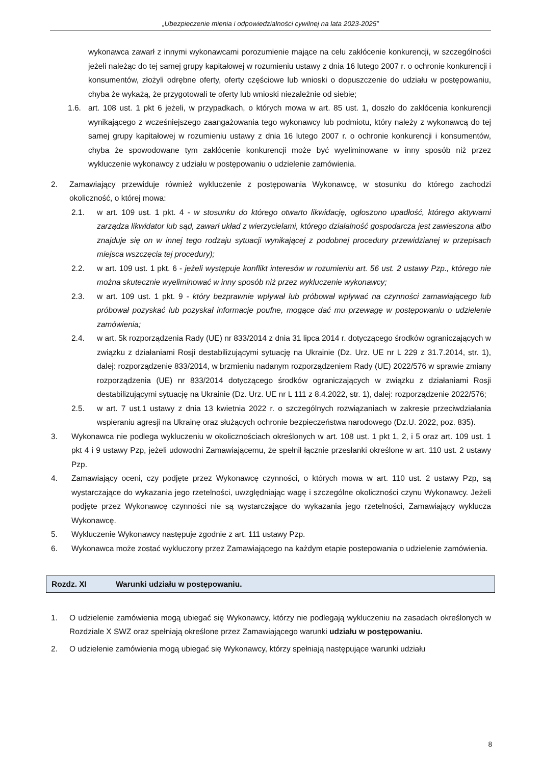„Ubezpieczenie mienia i odpowiedzialności cywilnej na lata 2023-2025”
wykonawca zawarł z innymi wykonawcami porozumienie mające na celu zakłócenie konkurencji, w szczególności jeżeli należąc do tej samej grupy kapitałowej w rozumieniu ustawy z dnia 16 lutego 2007 r. o ochronie konkurencji i konsumentów, złożyli odrębne oferty, oferty częściowe lub wnioski o dopuszczenie do udziału w postępowaniu, chyba że wykażą, że przygotowali te oferty lub wnioski niezależnie od siebie;
1.6. art. 108 ust. 1 pkt 6 jeżeli, w przypadkach, o których mowa w art. 85 ust. 1, doszło do zakłócenia konkurencji wynikającego z wcześniejszego zaangażowania tego wykonawcy lub podmiotu, który należy z wykonawcą do tej samej grupy kapitałowej w rozumieniu ustawy z dnia 16 lutego 2007 r. o ochronie konkurencji i konsumentów, chyba że spowodowane tym zakłócenie konkurencji może być wyeliminowane w inny sposób niż przez wykluczenie wykonawcy z udziału w postępowaniu o udzielenie zamówienia.
2. Zamawiający przewiduje również wykluczenie z postępowania Wykonawcę, w stosunku do którego zachodzi okoliczność, o której mowa:
2.1. w art. 109 ust. 1 pkt. 4 - w stosunku do którego otwarto likwidację, ogłoszono upadłość, którego aktywami zarządza likwidator lub sąd, zawarł układ z wierzycielami, którego działalność gospodarcza jest zawieszona albo znajduje się on w innej tego rodzaju sytuacji wynikającej z podobnej procedury przewidzianej w przepisach miejsca wszczęcia tej procedury);
2.2. w art. 109 ust. 1 pkt. 6 - jeżeli występuje konflikt interesów w rozumieniu art. 56 ust. 2 ustawy Pzp., którego nie można skutecznie wyeliminować w inny sposób niż przez wykluczenie wykonawcy;
2.3. w art. 109 ust. 1 pkt. 9 - który bezprawnie wpływał lub próbował wpływać na czynności zamawiającego lub próbował pozyskać lub pozyskał informacje poufne, mogące dać mu przewagę w postępowaniu o udzielenie zamówienia;
2.4. w art. 5k rozporządzenia Rady (UE) nr 833/2014 z dnia 31 lipca 2014 r. dotyczącego środków ograniczających w związku z działaniami Rosji destabilizującymi sytuację na Ukrainie (Dz. Urz. UE nr L 229 z 31.7.2014, str. 1), dalej: rozporządzenie 833/2014, w brzmieniu nadanym rozporządzeniem Rady (UE) 2022/576 w sprawie zmiany rozporządzenia (UE) nr 833/2014 dotyczącego środków ograniczających w związku z działaniami Rosji destabilizującymi sytuację na Ukrainie (Dz. Urz. UE nr L 111 z 8.4.2022, str. 1), dalej: rozporządzenie 2022/576;
2.5. w art. 7 ust.1 ustawy z dnia 13 kwietnia 2022 r. o szczególnych rozwiązaniach w zakresie przeciwdziałania wspieraniu agresji na Ukrainę oraz służących ochronie bezpieczeństwa narodowego (Dz.U. 2022, poz. 835).
3. Wykonawca nie podlega wykluczeniu w okolicznościach określonych w art. 108 ust. 1 pkt 1, 2, i 5 oraz art. 109 ust. 1 pkt 4 i 9 ustawy Pzp, jeżeli udowodni Zamawiającemu, że spełnił łącznie przesłanki określone w art. 110 ust. 2 ustawy Pzp.
4. Zamawiający oceni, czy podjęte przez Wykonawcę czynności, o których mowa w art. 110 ust. 2 ustawy Pzp, są wystarczające do wykazania jego rzetelności, uwzględniając wagę i szczególne okoliczności czynu Wykonawcy. Jeżeli podjęte przez Wykonawcę czynności nie są wystarczające do wykazania jego rzetelności, Zamawiający wyklucza Wykonawcę.
5. Wykluczenie Wykonawcy następuje zgodnie z art. 111 ustawy Pzp.
6. Wykonawca może zostać wykluczony przez Zamawiającego na każdym etapie postepowania o udzielenie zamówienia.
Rozdz. XI Warunki udziału w postępowaniu.
1. O udzielenie zamówienia mogą ubiegać się Wykonawcy, którzy nie podlegają wykluczeniu na zasadach określonych w Rozdziale X SWZ oraz spełniają określone przez Zamawiającego warunki udziału w postępowaniu.
2. O udzielenie zamówienia mogą ubiegać się Wykonawcy, którzy spełniają następujące warunki udziału
8